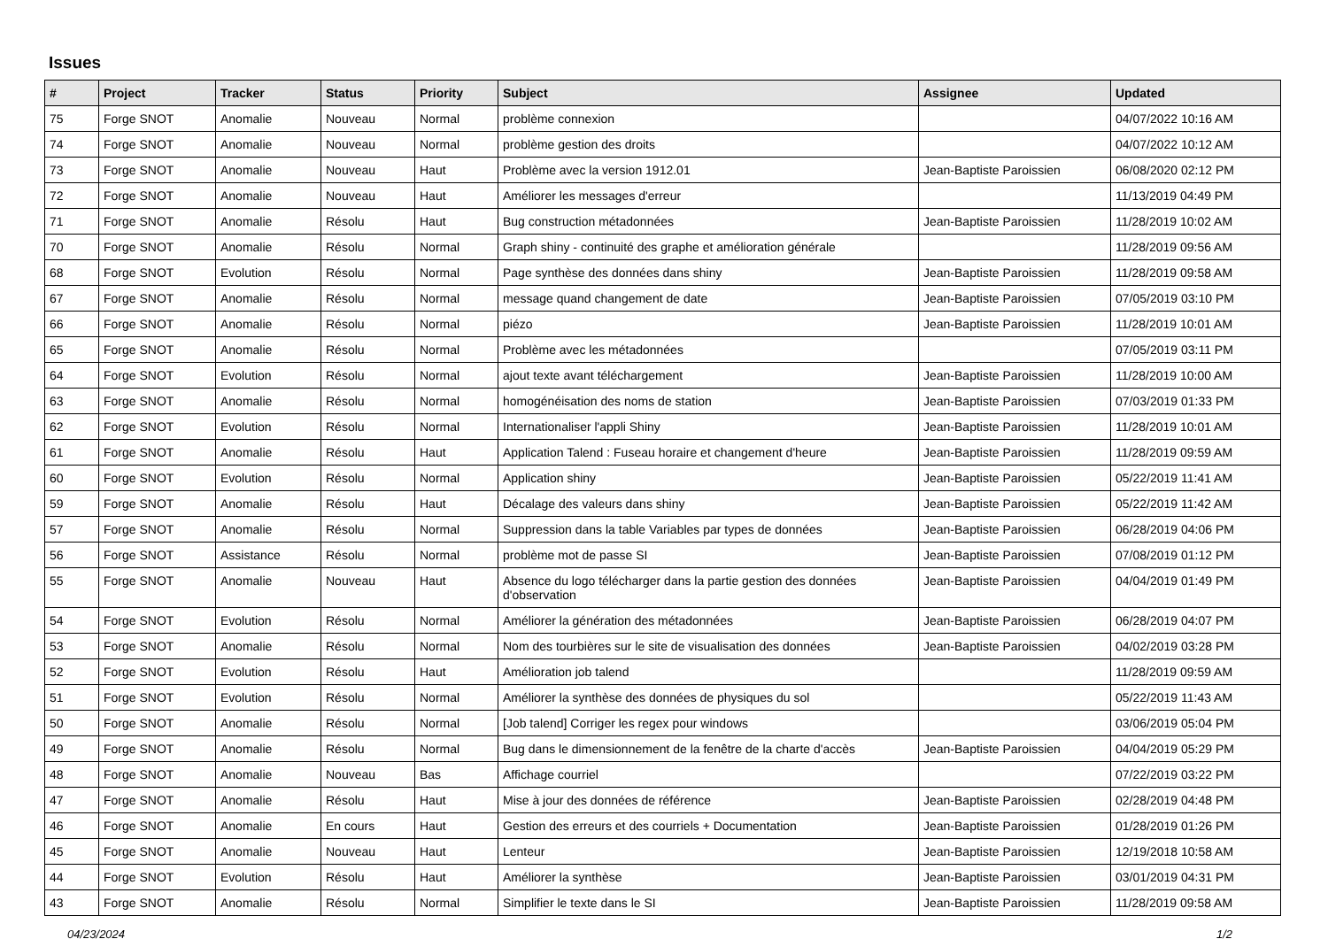Issues
| # | Project | Tracker | Status | Priority | Subject | Assignee | Updated |
| --- | --- | --- | --- | --- | --- | --- | --- |
| 75 | Forge SNOT | Anomalie | Nouveau | Normal | problème connexion | | 04/07/2022 10:16 AM |
| 74 | Forge SNOT | Anomalie | Nouveau | Normal | problème gestion des droits | | 04/07/2022 10:12 AM |
| 73 | Forge SNOT | Anomalie | Nouveau | Haut | Problème avec la version 1912.01 | Jean-Baptiste Paroissien | 06/08/2020 02:12 PM |
| 72 | Forge SNOT | Anomalie | Nouveau | Haut | Améliorer les messages d'erreur | | 11/13/2019 04:49 PM |
| 71 | Forge SNOT | Anomalie | Résolu | Haut | Bug construction métadonnées | Jean-Baptiste Paroissien | 11/28/2019 10:02 AM |
| 70 | Forge SNOT | Anomalie | Résolu | Normal | Graph shiny - continuité des graphe et amélioration générale | | 11/28/2019 09:56 AM |
| 68 | Forge SNOT | Evolution | Résolu | Normal | Page synthèse des données dans shiny | Jean-Baptiste Paroissien | 11/28/2019 09:58 AM |
| 67 | Forge SNOT | Anomalie | Résolu | Normal | message quand changement de date | Jean-Baptiste Paroissien | 07/05/2019 03:10 PM |
| 66 | Forge SNOT | Anomalie | Résolu | Normal | piézo | Jean-Baptiste Paroissien | 11/28/2019 10:01 AM |
| 65 | Forge SNOT | Anomalie | Résolu | Normal | Problème avec les métadonnées | | 07/05/2019 03:11 PM |
| 64 | Forge SNOT | Evolution | Résolu | Normal | ajout texte avant téléchargement | Jean-Baptiste Paroissien | 11/28/2019 10:00 AM |
| 63 | Forge SNOT | Anomalie | Résolu | Normal | homogénéisation des noms de station | Jean-Baptiste Paroissien | 07/03/2019 01:33 PM |
| 62 | Forge SNOT | Evolution | Résolu | Normal | Internationaliser l'appli Shiny | Jean-Baptiste Paroissien | 11/28/2019 10:01 AM |
| 61 | Forge SNOT | Anomalie | Résolu | Haut | Application Talend : Fuseau horaire et changement d'heure | Jean-Baptiste Paroissien | 11/28/2019 09:59 AM |
| 60 | Forge SNOT | Evolution | Résolu | Normal | Application shiny | Jean-Baptiste Paroissien | 05/22/2019 11:41 AM |
| 59 | Forge SNOT | Anomalie | Résolu | Haut | Décalage des valeurs dans shiny | Jean-Baptiste Paroissien | 05/22/2019 11:42 AM |
| 57 | Forge SNOT | Anomalie | Résolu | Normal | Suppression dans la table Variables par types de données | Jean-Baptiste Paroissien | 06/28/2019 04:06 PM |
| 56 | Forge SNOT | Assistance | Résolu | Normal | problème mot de passe SI | Jean-Baptiste Paroissien | 07/08/2019 01:12 PM |
| 55 | Forge SNOT | Anomalie | Nouveau | Haut | Absence du logo télécharger dans la partie gestion des données d'observation | Jean-Baptiste Paroissien | 04/04/2019 01:49 PM |
| 54 | Forge SNOT | Evolution | Résolu | Normal | Améliorer la génération des métadonnées | Jean-Baptiste Paroissien | 06/28/2019 04:07 PM |
| 53 | Forge SNOT | Anomalie | Résolu | Normal | Nom des tourbières sur le site de visualisation des données | Jean-Baptiste Paroissien | 04/02/2019 03:28 PM |
| 52 | Forge SNOT | Evolution | Résolu | Haut | Amélioration job talend | | 11/28/2019 09:59 AM |
| 51 | Forge SNOT | Evolution | Résolu | Normal | Améliorer la synthèse des données de physiques du sol | | 05/22/2019 11:43 AM |
| 50 | Forge SNOT | Anomalie | Résolu | Normal | [Job talend] Corriger les regex pour windows | | 03/06/2019 05:04 PM |
| 49 | Forge SNOT | Anomalie | Résolu | Normal | Bug dans le dimensionnement de la fenêtre de la charte d'accès | Jean-Baptiste Paroissien | 04/04/2019 05:29 PM |
| 48 | Forge SNOT | Anomalie | Nouveau | Bas | Affichage courriel | | 07/22/2019 03:22 PM |
| 47 | Forge SNOT | Anomalie | Résolu | Haut | Mise à jour des données de référence | Jean-Baptiste Paroissien | 02/28/2019 04:48 PM |
| 46 | Forge SNOT | Anomalie | En cours | Haut | Gestion des erreurs et des courriels + Documentation | Jean-Baptiste Paroissien | 01/28/2019 01:26 PM |
| 45 | Forge SNOT | Anomalie | Nouveau | Haut | Lenteur | Jean-Baptiste Paroissien | 12/19/2018 10:58 AM |
| 44 | Forge SNOT | Evolution | Résolu | Haut | Améliorer la synthèse | Jean-Baptiste Paroissien | 03/01/2019 04:31 PM |
| 43 | Forge SNOT | Anomalie | Résolu | Normal | Simplifier le texte dans le SI | Jean-Baptiste Paroissien | 11/28/2019 09:58 AM |
04/23/2024 1/2